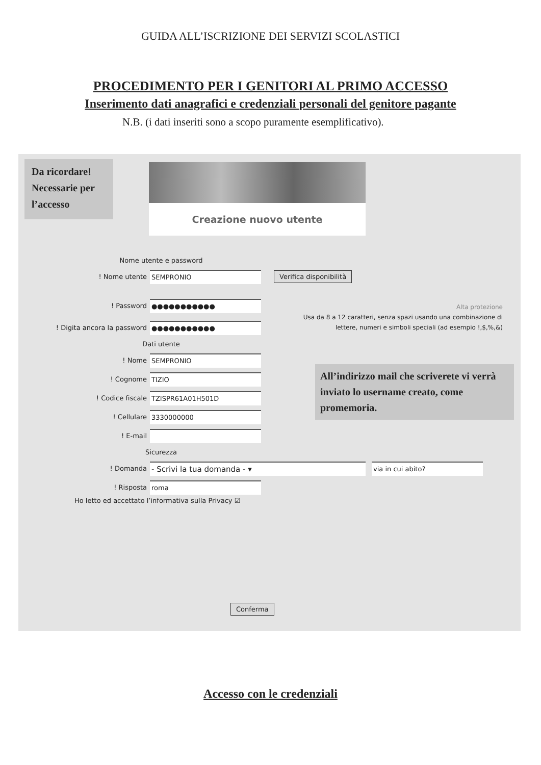GUIDA ALL’ISCRIZIONE DEI SERVIZI SCOLASTICI
PROCEDIMENTO PER I GENITORI AL PRIMO ACCESSO
Inserimento dati anagrafici e credenziali personali del genitore pagante
N.B. (i dati inseriti sono a scopo puramente esemplificativo).
Da ricordare!
Necessarie per
l’accesso
Creazione nuovo utente
Nome utente e password
! Nome utente
SEMPRONIO
Verifica disponibilità
! Password
●●●●●●●●●●●
! Digita ancora la password
●●●●●●●●●●●
Dati utente
! Nome
SEMPRONIO
! Cognome
TIZIO
! Codice fiscale
TZISPR61A01H501D
! Cellulare
3330000000
! E-mail
Sicurezza
! Domanda
- Scrivi la tua domanda - ▾
via in cui abito?
! Risposta
roma
Ho letto ed accettato l’informativa sulla Privacy ☑
Alta protezione
Usa da 8 a 12 caratteri, senza spazi usando una combinazione di lettere, numeri e simboli speciali (ad esempio !,$,%,&)
All’indirizzo mail che scriverete vi verrà inviato lo username creato, come promemoria.
Conferma
Accesso con le credenziali